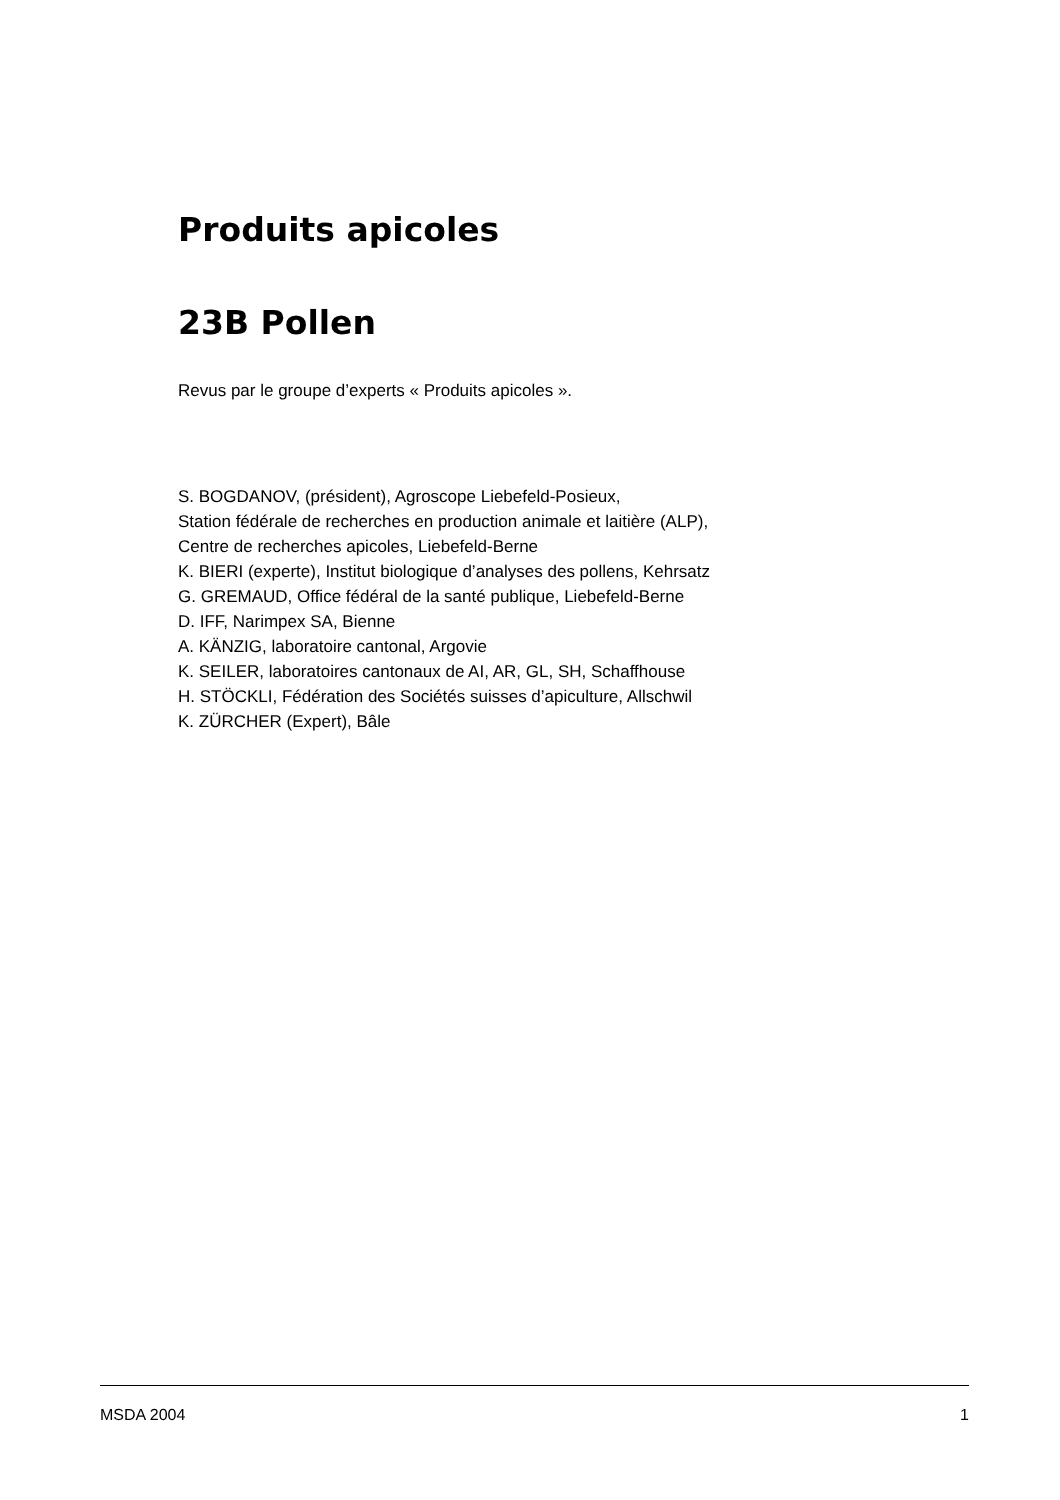Produits apicoles
23B Pollen
Revus par le groupe d’experts « Produits apicoles ».
S. BOGDANOV, (président), Agroscope Liebefeld-Posieux,
Station fédérale de recherches en production animale et laitière (ALP),
Centre de recherches apicoles, Liebefeld-Berne
K. BIERI (experte), Institut biologique d’analyses des pollens, Kehrsatz
G. GREMAUD, Office fédéral de la santé publique, Liebefeld-Berne
D. IFF, Narimpex SA, Bienne
A. KÄNZIG, laboratoire cantonal, Argovie
K. SEILER, laboratoires cantonaux de AI, AR, GL, SH, Schaffhouse
H. STÖCKLI, Fédération des Sociétés suisses d’apiculture, Allschwil
K. ZÜRCHER (Expert), Bâle
MSDA 2004 1